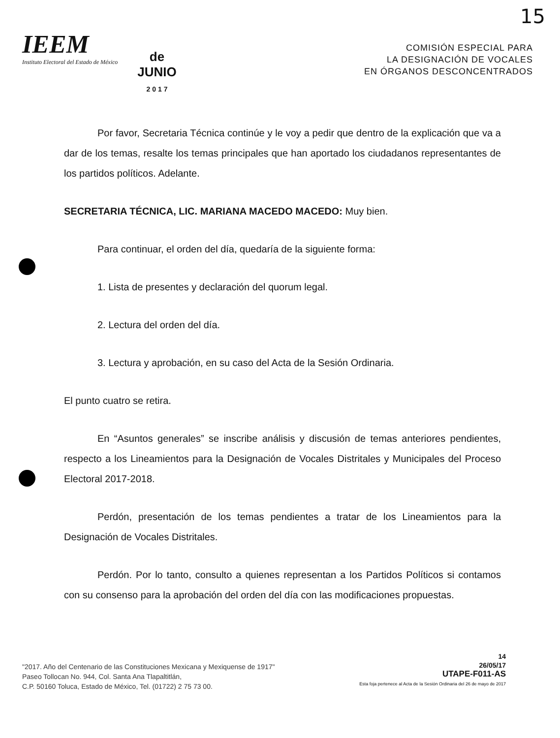15
IEEM
Instituto Electoral del Estado de México
de
JUNIO
2 0 1 7
COMISIÓN ESPECIAL PARA
LA DESIGNACIÓN DE VOCALES
EN ÓRGANOS DESCONCENTRADOS
Por favor, Secretaria Técnica continúe y le voy a pedir que dentro de la explicación que va a dar de los temas, resalte los temas principales que han aportado los ciudadanos representantes de los partidos políticos. Adelante.
SECRETARIA TÉCNICA, LIC. MARIANA MACEDO MACEDO: Muy bien.
Para continuar, el orden del día, quedaría de la siguiente forma:
1. Lista de presentes y declaración del quorum legal.
2. Lectura del orden del día.
3. Lectura y aprobación, en su caso del Acta de la Sesión Ordinaria.
El punto cuatro se retira.
En “Asuntos generales” se inscribe análisis y discusión de temas anteriores pendientes, respecto a los Lineamientos para la Designación de Vocales Distritales y Municipales del Proceso Electoral 2017-2018.
Perdón, presentación de los temas pendientes a tratar de los Lineamientos para la Designación de Vocales Distritales.
Perdón. Por lo tanto, consulto a quienes representan a los Partidos Políticos si contamos con su consenso para la aprobación del orden del día con las modificaciones propuestas.
"2017. Año del Centenario de las Constituciones Mexicana y Mexiquense de 1917"
Paseo Tollocan No. 944, Col. Santa Ana Tlapaltitlán,
C.P. 50160 Toluca, Estado de México, Tel. (01722) 2 75 73 00.
14
26/05/17
UTAPE-F011-AS
Esta foja pertenece al Acta de la Sesión Ordinaria del 26 de mayo de 2017